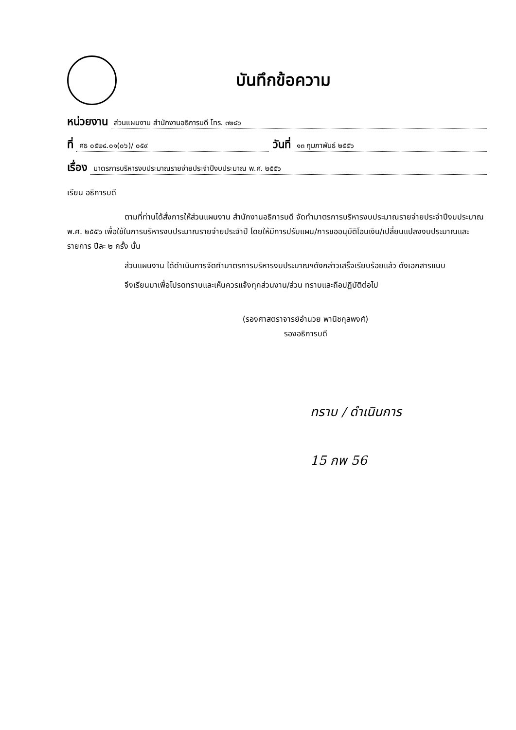บันทึกข้อความ
หน่วยงาน ส่วนแผนงาน สำนักงานอธิการบดี โทร. ๓๒๘๖
ที่ ศธ ๐๕๒๔.๐๑(๐๖)/ ๐๕๙ วันที่ ๑๓ กุมภาพันธ์ ๒๕๕๖
เรื่อง มาตรการบริหารงบประมาณรายจ่ายประจำปีงบประมาณ พ.ศ. ๒๕๕๖
เรียน อธิการบดี
ตามที่ท่านได้สั่งการให้ส่วนแผนงาน สำนักงานอธิการบดี จัดทำมาตรการบริหารงบประมาณรายจ่ายประจำปีงบประมาณ พ.ศ. ๒๕๕๖ เพื่อใช้ในการบริหารงบประมาณรายจ่ายประจำปี โดยให้มีการปรับแผน/การขออนุมัติโอนเงิน/เปลี่ยนแปลงงบประมาณและรายการ ปีละ ๒ ครั้ง นั้น
ส่วนแผนงาน ได้ดำเนินการจัดทำมาตรการบริหารงบประมาณฯดังกล่าวเสร็จเรียบร้อยแล้ว ดังเอกสารแนบ
จึงเรียนมาเพื่อโปรดทราบและเห็นควรแจ้งทุกส่วนงาน/ส่วน ทราบและถือปฏิบัติต่อไป
(รองศาสตราจารย์อำนวย พานิชกุลพงศ์)
รองอธิการบดี
ทราบ / ดำเนินการ
15 กพ 56